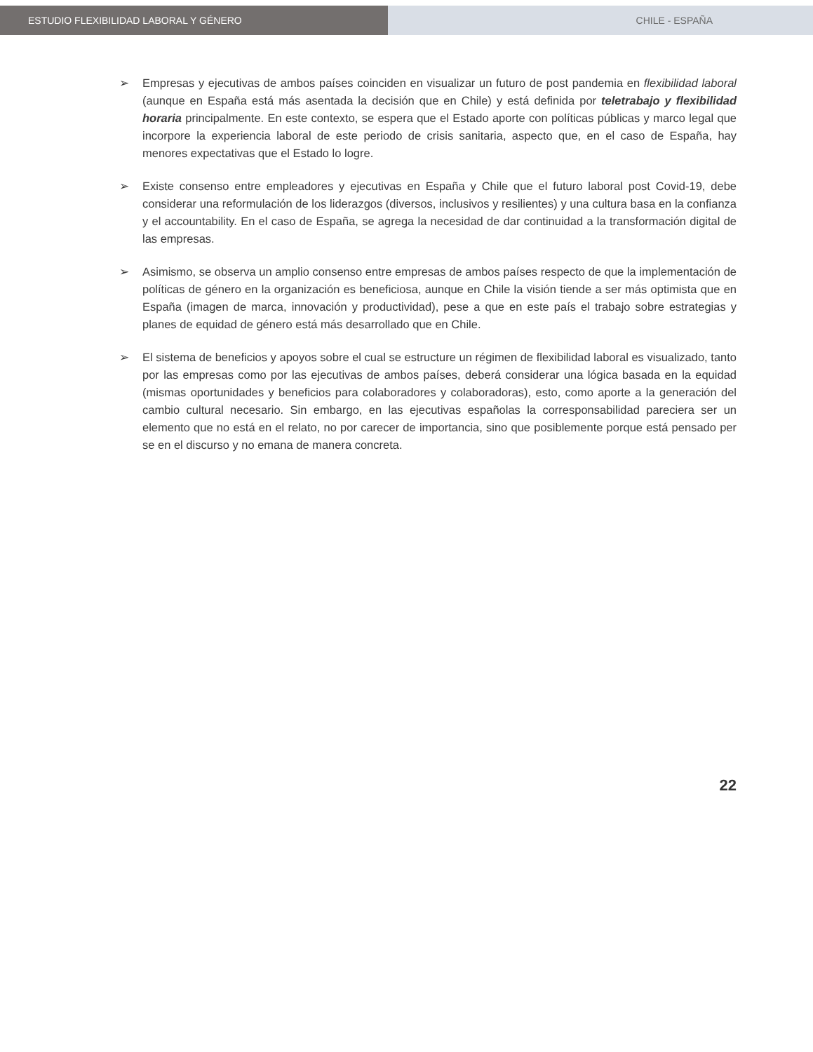ESTUDIO FLEXIBILIDAD LABORAL Y GÉNERO CHILE - ESPAÑA
➢ Empresas y ejecutivas de ambos países coinciden en visualizar un futuro de post pandemia en flexibilidad laboral (aunque en España está más asentada la decisión que en Chile) y está definida por teletrabajo y flexibilidad horaria principalmente. En este contexto, se espera que el Estado aporte con políticas públicas y marco legal que incorpore la experiencia laboral de este periodo de crisis sanitaria, aspecto que, en el caso de España, hay menores expectativas que el Estado lo logre.
➢ Existe consenso entre empleadores y ejecutivas en España y Chile que el futuro laboral post Covid-19, debe considerar una reformulación de los liderazgos (diversos, inclusivos y resilientes) y una cultura basa en la confianza y el accountability. En el caso de España, se agrega la necesidad de dar continuidad a la transformación digital de las empresas.
➢ Asimismo, se observa un amplio consenso entre empresas de ambos países respecto de que la implementación de políticas de género en la organización es beneficiosa, aunque en Chile la visión tiende a ser más optimista que en España (imagen de marca, innovación y productividad), pese a que en este país el trabajo sobre estrategias y planes de equidad de género está más desarrollado que en Chile.
➢ El sistema de beneficios y apoyos sobre el cual se estructure un régimen de flexibilidad laboral es visualizado, tanto por las empresas como por las ejecutivas de ambos países, deberá considerar una lógica basada en la equidad (mismas oportunidades y beneficios para colaboradores y colaboradoras), esto, como aporte a la generación del cambio cultural necesario. Sin embargo, en las ejecutivas españolas la corresponsabilidad pareciera ser un elemento que no está en el relato, no por carecer de importancia, sino que posiblemente porque está pensado per se en el discurso y no emana de manera concreta.
22